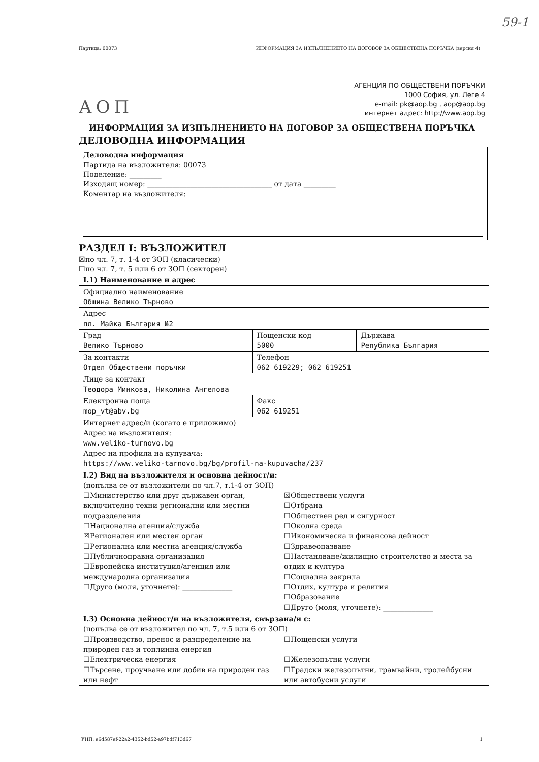59-1
Партида: 00073 ИНФОРМАЦИЯ ЗА ИЗПЪЛНЕНИЕТО НА ДОГОВОР ЗА ОБЩЕСТВЕНА ПОРЪЧКА (версия 4)
АОП
АГЕНЦИЯ ПО ОБЩЕСТВЕНИ ПОРЪЧКИ
1000 София, ул. Леге 4
e-mail: pk@aop.bg , aop@aop.bg
интернет адрес: http://www.aop.bg
ИНФОРМАЦИЯ ЗА ИЗПЪЛНЕНИЕТО НА ДОГОВОР ЗА ОБЩЕСТВЕНА ПОРЪЧКА
ДЕЛОВОДНА ИНФОРМАЦИЯ
Деловодна информация
Партида на възложителя: 00073
Поделение: _________
Изходящ номер: ___________________________________ от дата _________
Коментар на възложителя:
РАЗДЕЛ I: ВЪЗЛОЖИТЕЛ
☒по чл. 7, т. 1-4 от ЗОП (класически)
☐по чл. 7, т. 5 или 6 от ЗОП (секторен)
| I.1) Наименование и адрес | | |
| Официално наименование Община Велико Търново | | |
| Адрес пл. Майка България №2 | | |
| Град Велико Търново | Пощенски код 5000 | Държава Република България |
| За контакти Отдел Обществени поръчки | Телефон 062 619229; 062 619251 | |
| Лице за контакт Теодора Минкова, Николина Ангелова | | |
| Електронна поща mop_vt@abv.bg | Факс 062 619251 | |
| Интернет адрес/и (когато е приложимо) Адрес на възложителя: www.veliko-turnovo.bg Адрес на профила на купувача: https://www.veliko-tarnovo.bg/bg/profil-na-kupuvacha/237 | | |
| I.2) Вид на възложителя и основна дейност/и: (попълва се от възложители по чл.7, т.1-4 от ЗОП) ☐Министерство или друг държавен орган, включително техни регионални или местни подразделения ☐Национална агенция/служба ☒Регионален или местен орган ☐Регионална или местна агенция/служба ☐Публичноправна организация ☐Европейска институция/агенция или международна организация ☐Друго (моля, уточнете): ______________ ☒Обществени услуги ☐Отбрана ☐Обществен ред и сигурност ☐Околна среда ☐Икономическа и финансова дейност ☐Здравеопазване ☐Настаняване/жилищно строителство и места за отдих и култура ☐Социална закрила ☐Отдих, култура и религия ☐Образование ☐Друго (моля, уточнете): ______________ | | |
| I.3) Основна дейност/и на възложителя, свързана/и с: (попълва се от възложител по чл. 7, т.5 или 6 от ЗОП) ☐Производство, пренос и разпределение на природен газ и топлинна енергия ☐Електрическа енергия ☐Търсене, проучване или добив на природен газ или нефт ☐Пощенски услуги ☐Железопътни услуги ☐Градски железопътни, трамвайни, тролейбусни или автобусни услуги | | |
УНП: e6d587ef-22a2-4352-bd52-a97bdf713d67 1